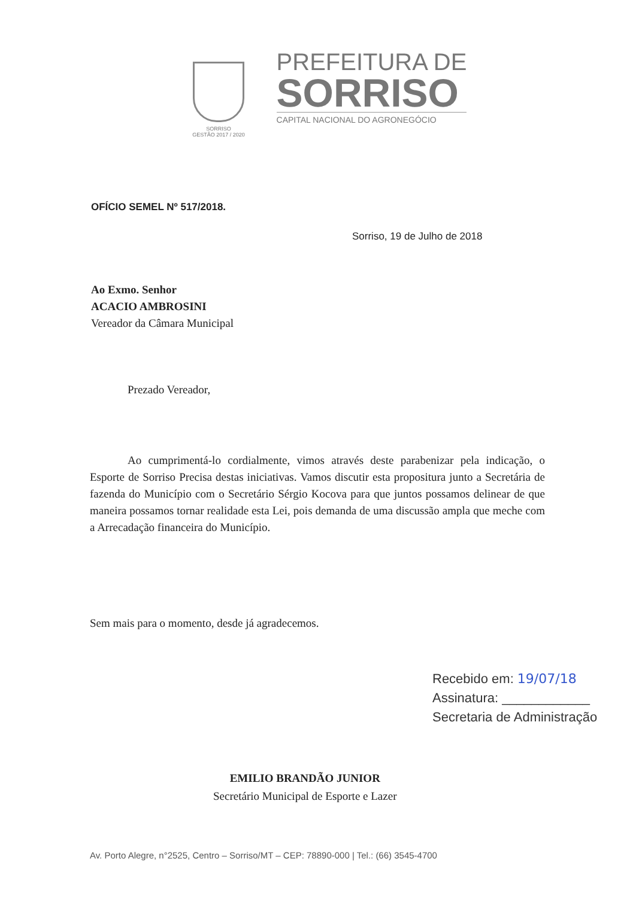SORRISO
GESTÃO 2017 / 2020
PREFEITURA DE
SORRISO
CAPITAL NACIONAL DO AGRONEGÓCIO
OFÍCIO SEMEL Nº 517/2018.
Sorriso, 19 de Julho de 2018
Ao Exmo. Senhor
ACACIO AMBROSINI
Vereador da Câmara Municipal
Prezado Vereador,
Ao cumprimentá-lo cordialmente, vimos através deste parabenizar pela indicação, o Esporte de Sorriso Precisa destas iniciativas. Vamos discutir esta propositura junto a Secretária de fazenda do Município com o Secretário Sérgio Kocova para que juntos possamos delinear de que maneira possamos tornar realidade esta Lei, pois demanda de uma discussão ampla que meche com a Arrecadação financeira do Município.
Sem mais para o momento, desde já agradecemos.
Recebido em: 19/07/18
Assinatura: ____________
Secretaria de Administração
EMILIO BRANDÃO JUNIOR
Secretário Municipal de Esporte e Lazer
Av. Porto Alegre, n°2525, Centro – Sorriso/MT – CEP: 78890-000 | Tel.: (66) 3545-4700